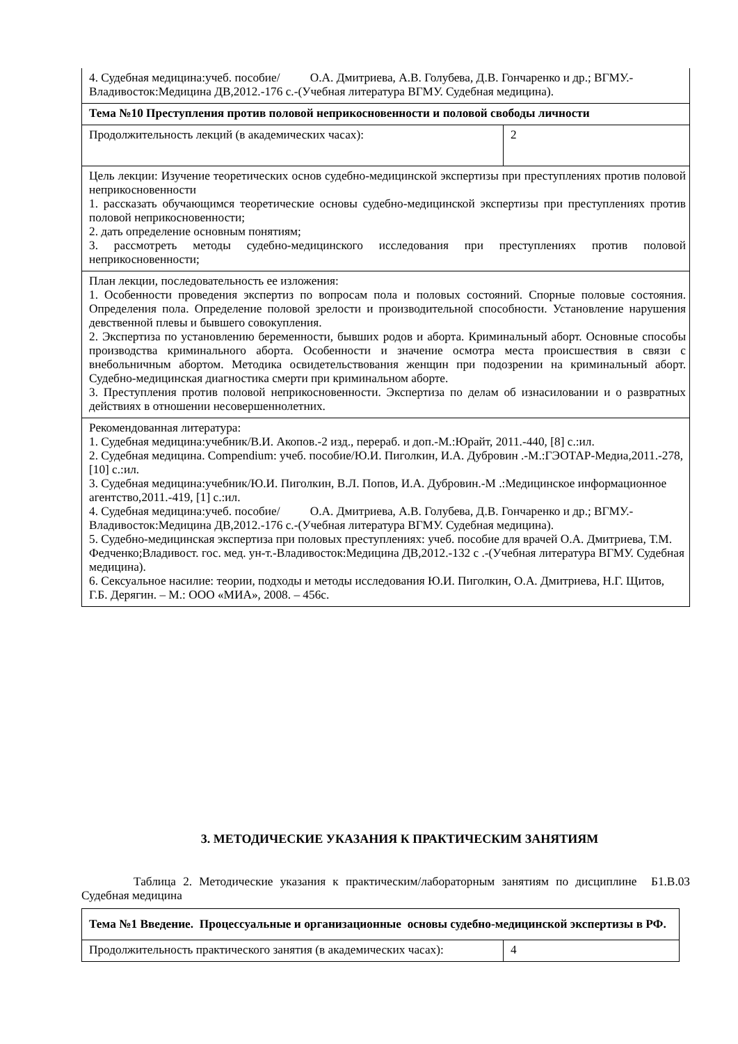| 4. Судебная медицина:учеб. пособие/ О.А. Дмитриева, А.В. Голубева, Д.В. Гончаренко и др.; ВГМУ.-Владивосток:Медицина ДВ,2012.-176 с.-(Учебная литература ВГМУ. Судебная медицина). | |
| Тема №10 Преступления против половой неприкосновенности и половой свободы личности | |
| Продолжительность лекций (в академических часах): | 2 |
| Цель лекции: Изучение теоретических основ судебно-медицинской экспертизы при преступлениях против половой неприкосновенности 1. рассказать обучающимся теоретические основы судебно-медицинской экспертизы при преступлениях против половой неприкосновенности; 2. дать определение основным понятиям; 3. рассмотреть методы судебно-медицинского исследования при преступлениях против половой неприкосновенности; | |
| План лекции, последовательность ее изложения: 1. Особенности проведения экспертиз по вопросам пола и половых состояний. Спорные половые состояния. Определения пола. Определение половой зрелости и производительной способности. Установление нарушения девственной плевы и бывшего совокупления. 2. Экспертиза по установлению беременности, бывших родов и аборта. Криминальный аборт. Основные способы производства криминального аборта. Особенности и значение осмотра места происшествия в связи с внебольничным абортом. Методика освидетельствования женщин при подозрении на криминальный аборт. Судебно-медицинская диагностика смерти при криминальном аборте. 3. Преступления против половой неприкосновенности. Экспертиза по делам об изнасиловании и о развратных действиях в отношении несовершеннолетних. | |
| Рекомендованная литература: 1. Судебная медицина:учебник/В.И. Акопов.-2 изд., перераб. и доп.-М.:Юрайт, 2011.-440, [8] с.:ил. 2. Судебная медицина. Compendium: учеб. пособие/Ю.И. Пиголкин, И.А. Дубровин .-М.:ГЭОТАР-Медиа,2011.-278, [10] с.:ил. 3. Судебная медицина:учебник/Ю.И. Пиголкин, В.Л. Попов, И.А. Дубровин.-М .:Медицинское информационное агентство,2011.-419, [1] с.:ил. 4. Судебная медицина:учеб. пособие/ О.А. Дмитриева, А.В. Голубева, Д.В. Гончаренко и др.; ВГМУ.-Владивосток:Медицина ДВ,2012.-176 с.-(Учебная литература ВГМУ. Судебная медицина). 5. Судебно-медицинская экспертиза при половых преступлениях: учеб. пособие для врачей О.А. Дмитриева, Т.М. Федченко;Владивост. гос. мед. ун-т.-Владивосток:Медицина ДВ,2012.-132 с .-(Учебная литература ВГМУ. Судебная медицина). 6. Сексуальное насилие: теории, подходы и методы исследования Ю.И. Пиголкин, О.А. Дмитриева, Н.Г. Щитов, Г.Б. Дерягин. – М.: ООО «МИА», 2008. – 456с. | |
3. МЕТОДИЧЕСКИЕ УКАЗАНИЯ К ПРАКТИЧЕСКИМ ЗАНЯТИЯМ
Таблица 2. Методические указания к практическим/лабораторным занятиям по дисциплине Б1.В.03 Судебная медицина
| Тема №1 Введение. Процессуальные и организационные основы судебно-медицинской экспертизы в РФ. | |
| Продолжительность практического занятия (в академических часах): | 4 |